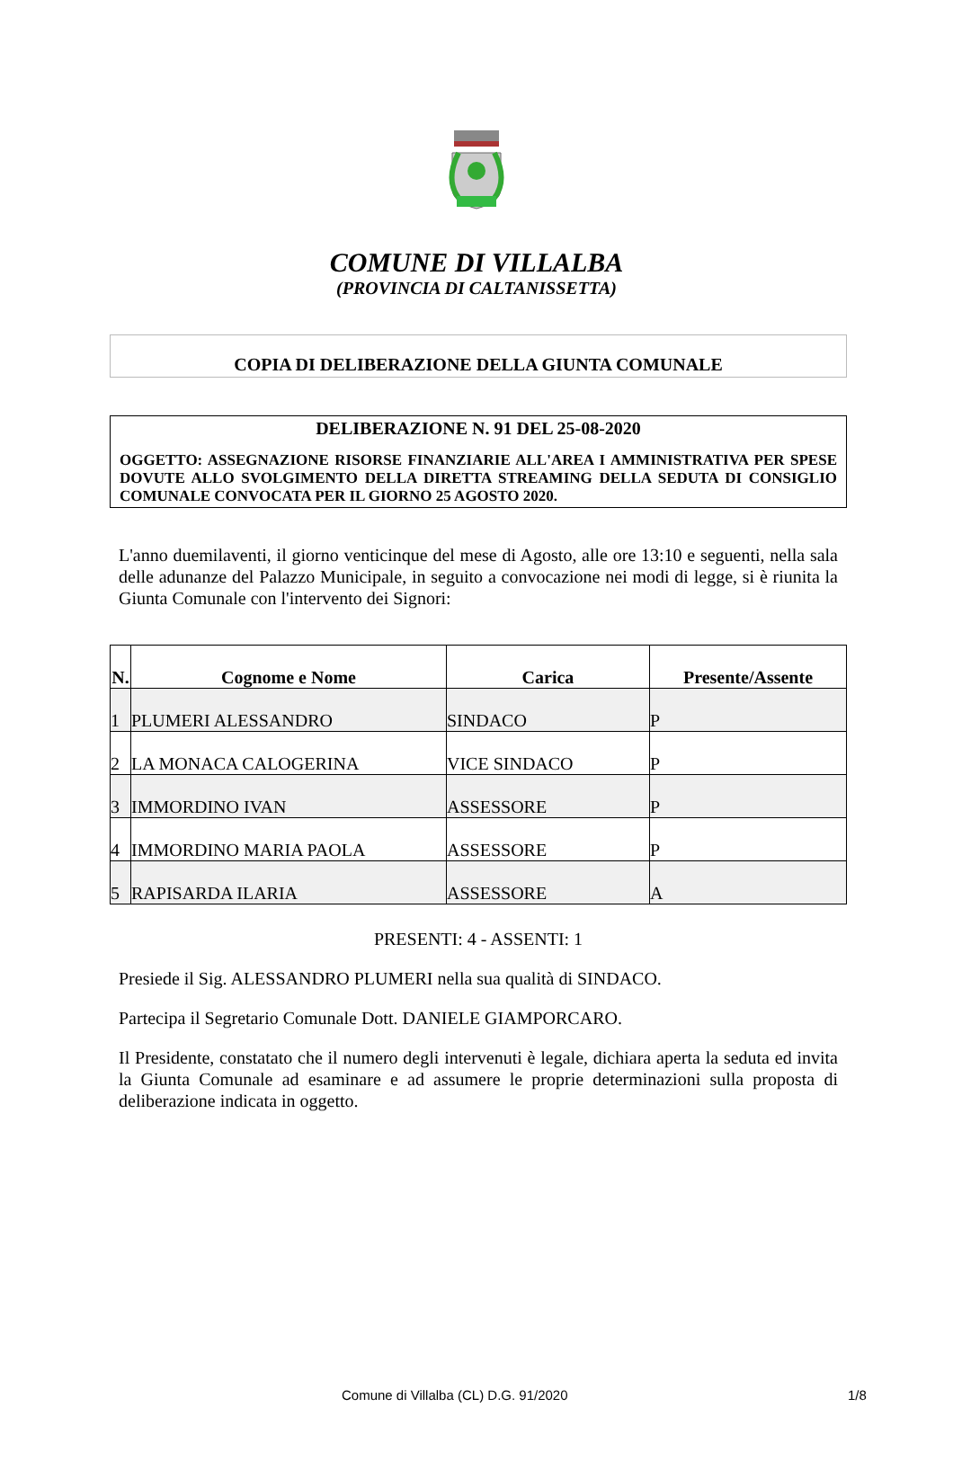COMUNE DI VILLALBA
(PROVINCIA DI CALTANISSETTA)
COPIA DI DELIBERAZIONE DELLA GIUNTA COMUNALE
DELIBERAZIONE N. 91 DEL 25-08-2020
OGGETTO: ASSEGNAZIONE RISORSE FINANZIARIE ALL'AREA I AMMINISTRATIVA PER SPESE DOVUTE ALLO SVOLGIMENTO DELLA DIRETTA STREAMING DELLA SEDUTA DI CONSIGLIO COMUNALE CONVOCATA PER IL GIORNO 25 AGOSTO 2020.
L'anno duemilaventi, il giorno venticinque del mese di Agosto, alle ore 13:10 e seguenti, nella sala delle adunanze del Palazzo Municipale, in seguito a convocazione nei modi di legge, si è riunita la Giunta Comunale con l'intervento dei Signori:
| N. | Cognome e Nome | Carica | Presente/Assente |
| --- | --- | --- | --- |
| 1 | PLUMERI ALESSANDRO | SINDACO | P |
| 2 | LA MONACA CALOGERINA | VICE SINDACO | P |
| 3 | IMMORDINO IVAN | ASSESSORE | P |
| 4 | IMMORDINO MARIA PAOLA | ASSESSORE | P |
| 5 | RAPISARDA ILARIA | ASSESSORE | A |
PRESENTI: 4 - ASSENTI: 1
Presiede il Sig. ALESSANDRO PLUMERI nella sua qualità di SINDACO.
Partecipa il Segretario Comunale Dott. DANIELE GIAMPORCARO.
Il Presidente, constatato che il numero degli intervenuti è legale, dichiara aperta la seduta ed invita la Giunta Comunale ad esaminare e ad assumere le proprie determinazioni sulla proposta di deliberazione indicata in oggetto.
Comune di Villalba (CL) D.G. 91/2020 1/8